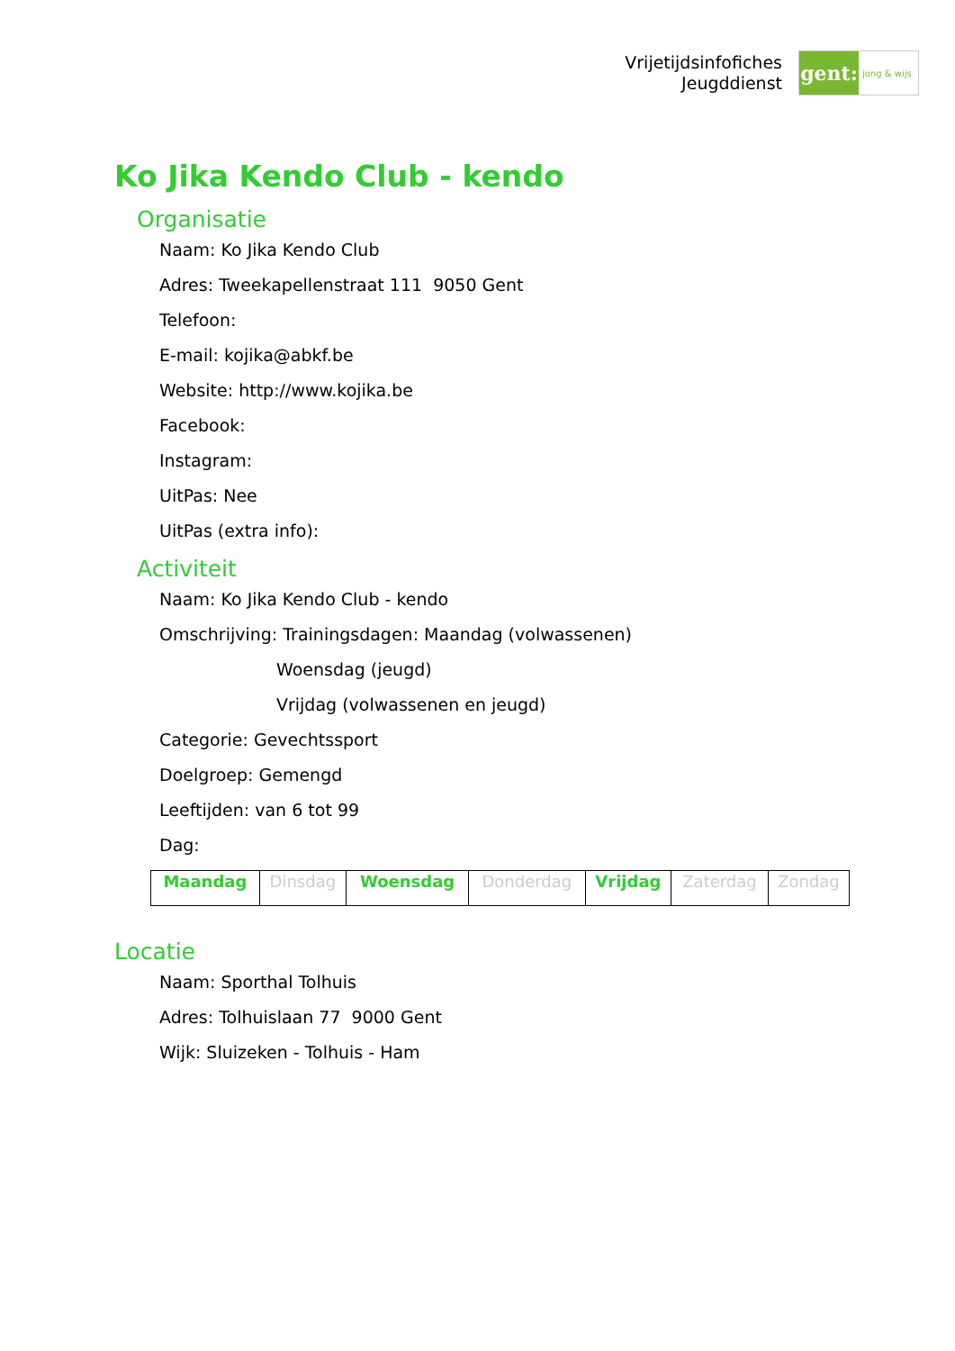Vrijetijdsinfofiches
Jeugddienst
gent:
jong & wijs
Ko Jika Kendo Club - kendo
Organisatie
Naam: Ko Jika Kendo Club
Adres: Tweekapellenstraat 111 9050 Gent
Telefoon:
E-mail: kojika@abkf.be
Website: http://www.kojika.be
Facebook:
Instagram:
UitPas: Nee
UitPas (extra info):
Activiteit
Naam: Ko Jika Kendo Club - kendo
Omschrijving: Trainingsdagen: Maandag (volwassenen)
Woensdag (jeugd)
Vrijdag (volwassenen en jeugd)
Categorie: Gevechtssport
Doelgroep: Gemengd
Leeftijden: van 6 tot 99
Dag:
| Maandag | Dinsdag | Woensdag | Donderdag | Vrijdag | Zaterdag | Zondag |
Locatie
Naam: Sporthal Tolhuis
Adres: Tolhuislaan 77 9000 Gent
Wijk: Sluizeken - Tolhuis - Ham